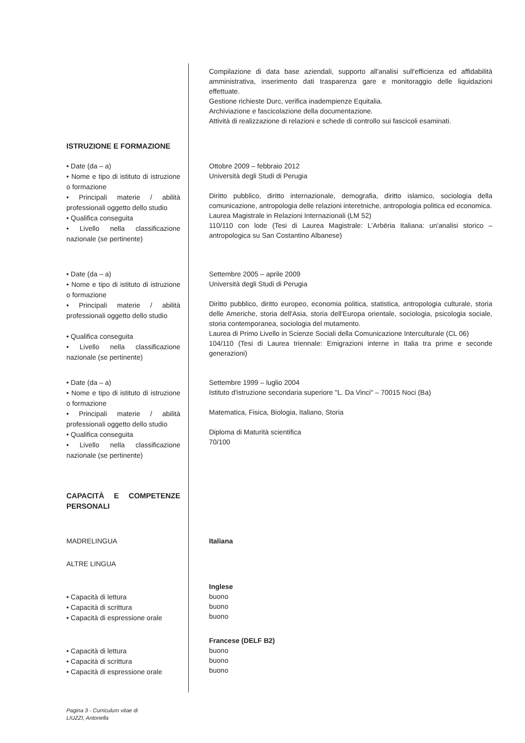Compilazione di data base aziendali, supporto all'analisi sull'efficienza ed affidabilità amministrativa, inserimento dati trasparenza gare e monitoraggio delle liquidazioni effettuate.
Gestione richieste Durc, verifica inadempienze Equitalia.
Archiviazione e fascicolazione della documentazione.
Attività di realizzazione di relazioni e schede di controllo sui fascicoli esaminati.
ISTRUZIONE E FORMAZIONE
• Date (da – a)
• Nome e tipo di istituto di istruzione o formazione
• Principali materie / abilità professionali oggetto dello studio
• Qualifica conseguita
• Livello nella classificazione nazionale (se pertinente)
Ottobre 2009 – febbraio 2012
Università degli Studi di Perugia
Diritto pubblico, diritto internazionale, demografia, diritto islamico, sociologia della comunicazione, antropologia delle relazioni interetniche, antropologia politica ed economica.
Laurea Magistrale in Relazioni Internazionali (LM 52)
110/110 con lode (Tesi di Laurea Magistrale: L'Arbëria Italiana: un'analisi storico – antropologica su San Costantino Albanese)
• Date (da – a)
• Nome e tipo di istituto di istruzione o formazione
• Principali materie / abilità professionali oggetto dello studio
• Qualifica conseguita
• Livello nella classificazione nazionale (se pertinente)
Settembre 2005 – aprile 2009
Università degli Studi di Perugia
Diritto pubblico, diritto europeo, economia politica, statistica, antropologia culturale, storia delle Americhe, storia dell'Asia, storia dell'Europa orientale, sociologia, psicologia sociale, storia contemporanea, sociologia del mutamento.
Laurea di Primo Livello in Scienze Sociali della Comunicazione Interculturale (CL 06)
104/110 (Tesi di Laurea triennale: Emigrazioni interne in Italia tra prime e seconde generazioni)
• Date (da – a)
• Nome e tipo di istituto di istruzione o formazione
• Principali materie / abilità professionali oggetto dello studio
• Qualifica conseguita
• Livello nella classificazione nazionale (se pertinente)
Settembre 1999 – luglio 2004
Istituto d'istruzione secondaria superiore "L. Da Vinci" – 70015 Noci (Ba)
Matematica, Fisica, Biologia, Italiano, Storia
Diploma di Maturità scientifica
70/100
CAPACITÀ E COMPETENZE PERSONALI
MADRELINGUA
Italiana
ALTRE LINGUA
• Capacità di lettura
• Capacità di scrittura
• Capacità di espressione orale
Inglese
buono
buono
buono
• Capacità di lettura
• Capacità di scrittura
• Capacità di espressione orale
Francese (DELF B2)
buono
buono
buono
Pagina 3 - Curriculum vitae di
LIUZZI, Antonella